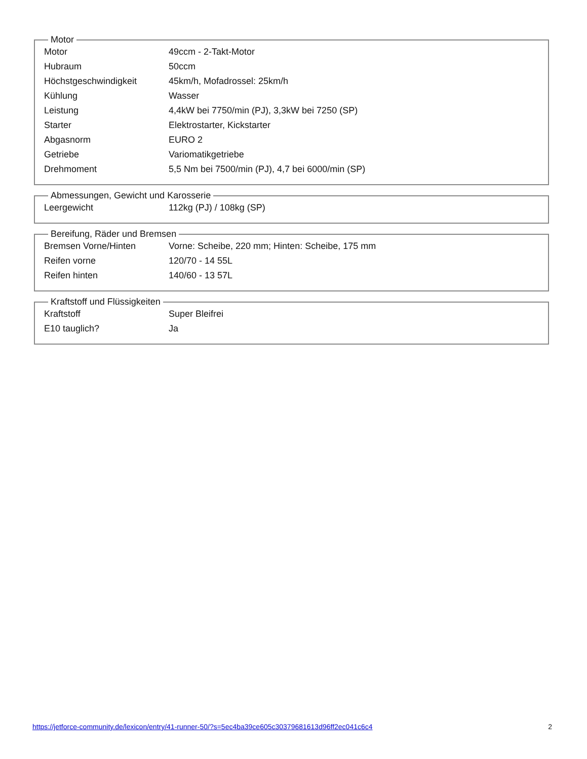Motor
| Motor | 49ccm - 2-Takt-Motor |
| Hubraum | 50ccm |
| Höchstgeschwindigkeit | 45km/h, Mofadrossel: 25km/h |
| Kühlung | Wasser |
| Leistung | 4,4kW bei 7750/min (PJ), 3,3kW bei 7250 (SP) |
| Starter | Elektrostarter, Kickstarter |
| Abgasnorm | EURO 2 |
| Getriebe | Variomatikgetriebe |
| Drehmoment | 5,5 Nm bei 7500/min (PJ), 4,7 bei 6000/min (SP) |
Abmessungen, Gewicht und Karosserie
| Leergewicht | 112kg (PJ) / 108kg (SP) |
Bereifung, Räder und Bremsen
| Bremsen Vorne/Hinten | Vorne: Scheibe, 220 mm; Hinten: Scheibe, 175 mm |
| Reifen vorne | 120/70 - 14 55L |
| Reifen hinten | 140/60 - 13 57L |
Kraftstoff und Flüssigkeiten
| Kraftstoff | Super Bleifrei |
| E10 tauglich? | Ja |
https://jetforce-community.de/lexicon/entry/41-runner-50/?s=5ec4ba39ce605c30379681613d96ff2ec041c6c4 2